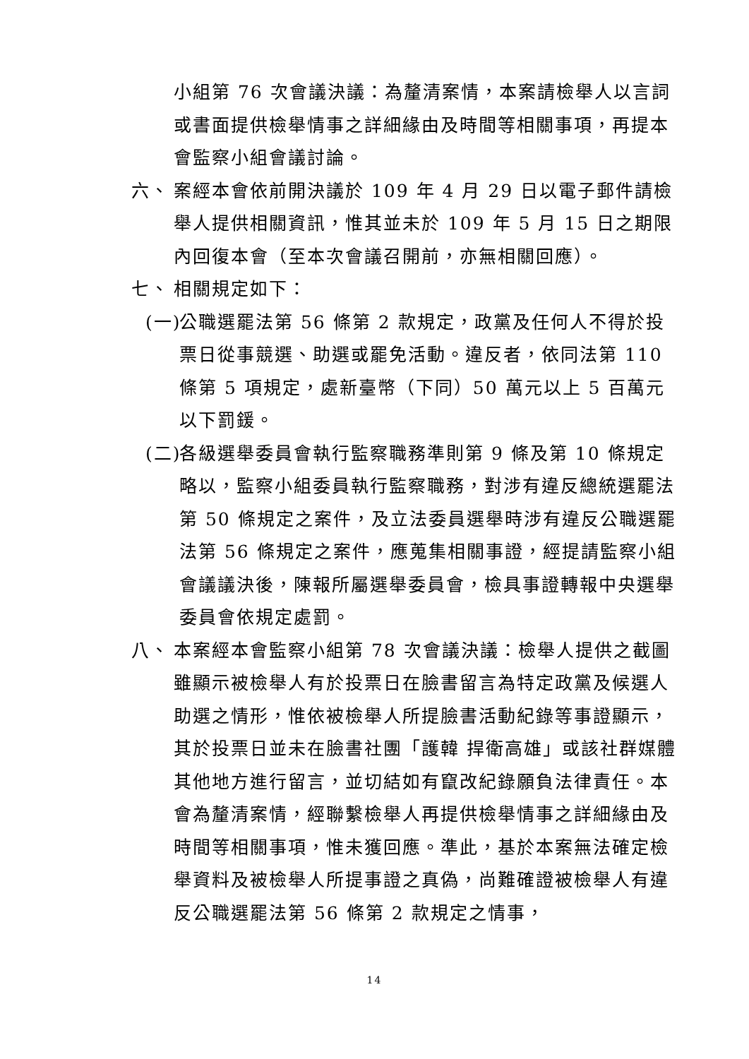小組第 76 次會議決議：為釐清案情，本案請檢舉人以言詞或書面提供檢舉情事之詳細緣由及時間等相關事項，再提本會監察小組會議討論。
六、 案經本會依前開決議於 109 年 4 月 29 日以電子郵件請檢舉人提供相關資訊，惟其並未於 109 年 5 月 15 日之期限內回復本會（至本次會議召開前，亦無相關回應）。
七、 相關規定如下：
(一) 公職選罷法第 56 條第 2 款規定，政黨及任何人不得於投票日從事競選、助選或罷免活動。違反者，依同法第 110 條第 5 項規定，處新臺幣（下同）50 萬元以上 5 百萬元以下罰鍰。
(二) 各級選舉委員會執行監察職務準則第 9 條及第 10 條規定略以，監察小組委員執行監察職務，對涉有違反總統選罷法第 50 條規定之案件，及立法委員選舉時涉有違反公職選罷法第 56 條規定之案件，應蒐集相關事證，經提請監察小組會議議決後，陳報所屬選舉委員會，檢具事證轉報中央選舉委員會依規定處罰。
八、 本案經本會監察小組第 78 次會議決議：檢舉人提供之截圖雖顯示被檢舉人有於投票日在臉書留言為特定政黨及候選人助選之情形，惟依被檢舉人所提臉書活動紀錄等事證顯示，其於投票日並未在臉書社團「護韓 捍衛高雄」或該社群媒體其他地方進行留言，並切結如有竄改紀錄願負法律責任。本會為釐清案情，經聯繫檢舉人再提供檢舉情事之詳細緣由及時間等相關事項，惟未獲回應。準此，基於本案無法確定檢舉資料及被檢舉人所提事證之真偽，尚難確證被檢舉人有違反公職選罷法第 56 條第 2 款規定之情事，
14